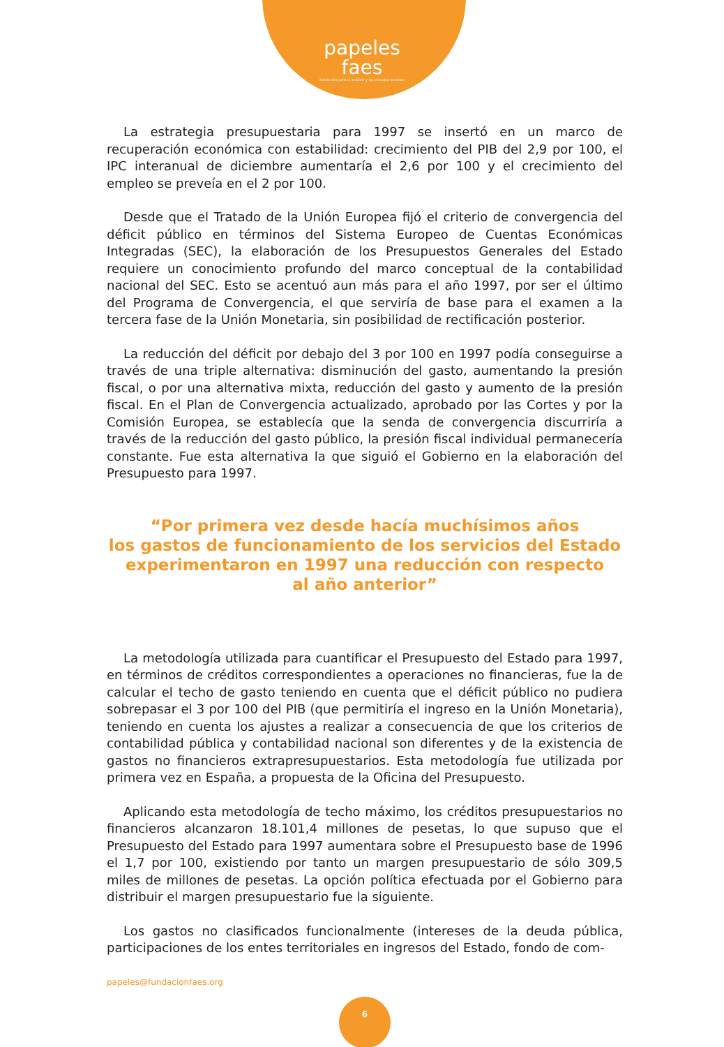papeles
faes
fundación para el análisis y los estudios sociales
La estrategia presupuestaria para 1997 se insertó en un marco de recuperación económica con estabilidad: crecimiento del PIB del 2,9 por 100, el IPC interanual de diciembre aumentaría el 2,6 por 100 y el crecimiento del empleo se preveía en el 2 por 100.
Desde que el Tratado de la Unión Europea fijó el criterio de convergencia del déficit público en términos del Sistema Europeo de Cuentas Económicas Integradas (SEC), la elaboración de los Presupuestos Generales del Estado requiere un conocimiento profundo del marco conceptual de la contabilidad nacional del SEC. Esto se acentuó aun más para el año 1997, por ser el último del Programa de Convergencia, el que serviría de base para el examen a la tercera fase de la Unión Monetaria, sin posibilidad de rectificación posterior.
La reducción del déficit por debajo del 3 por 100 en 1997 podía conseguirse a través de una triple alternativa: disminución del gasto, aumentando la presión fiscal, o por una alternativa mixta, reducción del gasto y aumento de la presión fiscal. En el Plan de Convergencia actualizado, aprobado por las Cortes y por la Comisión Europea, se establecía que la senda de convergencia discurriría a través de la reducción del gasto público, la presión fiscal individual permanecería constante. Fue esta alternativa la que siguió el Gobierno en la elaboración del Presupuesto para 1997.
“Por primera vez desde hacía muchísimos años
los gastos de funcionamiento de los servicios del Estado
experimentaron en 1997 una reducción con respecto
al año anterior”
La metodología utilizada para cuantificar el Presupuesto del Estado para 1997, en términos de créditos correspondientes a operaciones no financieras, fue la de calcular el techo de gasto teniendo en cuenta que el déficit público no pudiera sobrepasar el 3 por 100 del PIB (que permitiría el ingreso en la Unión Monetaria), teniendo en cuenta los ajustes a realizar a consecuencia de que los criterios de contabilidad pública y contabilidad nacional son diferentes y de la existencia de gastos no financieros extrapresupuestarios. Esta metodología fue utilizada por primera vez en España, a propuesta de la Oficina del Presupuesto.
Aplicando esta metodología de techo máximo, los créditos presupuestarios no financieros alcanzaron 18.101,4 millones de pesetas, lo que supuso que el Presupuesto del Estado para 1997 aumentara sobre el Presupuesto base de 1996 el 1,7 por 100, existiendo por tanto un margen presupuestario de sólo 309,5 miles de millones de pesetas. La opción política efectuada por el Gobierno para distribuir el margen presupuestario fue la siguiente.
Los gastos no clasificados funcionalmente (intereses de la deuda pública, participaciones de los entes territoriales en ingresos del Estado, fondo de com-
papeles@fundacionfaes.org
6